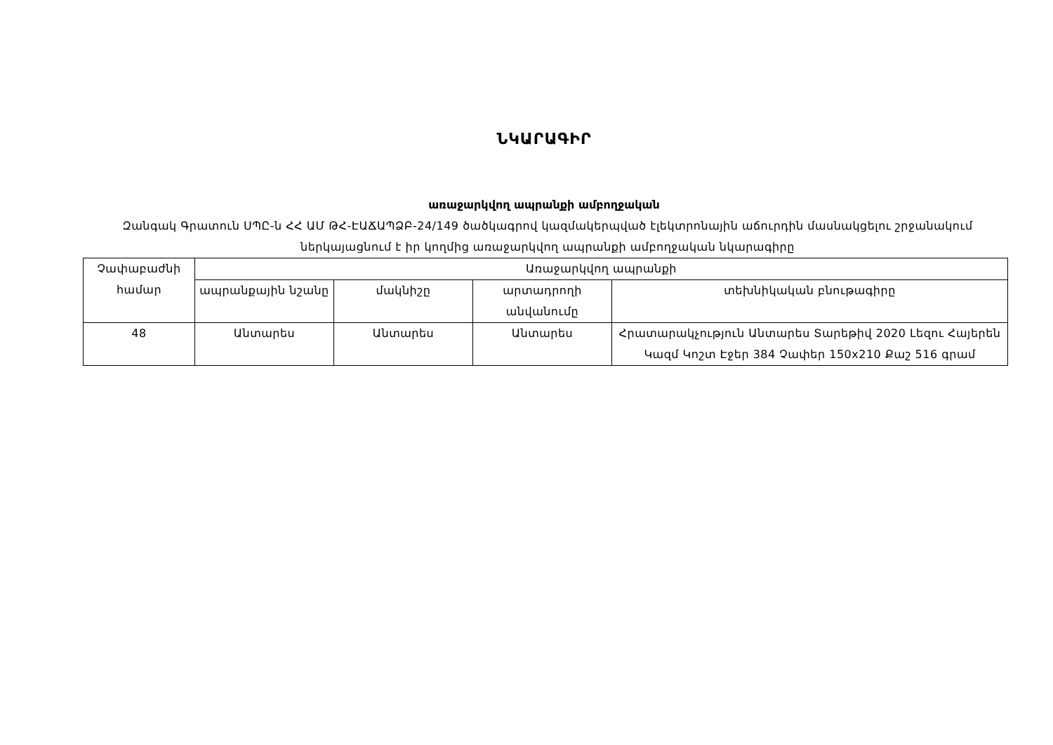ՆԿԱՐԱԳԻՐ
առաջարկվող ապրանքի ամբողջական
Զանգակ Գրատուն ՍՊԸ-ն ՀՀ ԱՄ ԹՀ-ԷԱՃԱՊՁԲ-24/149 ծածկագրով կազմակերպված էլեկտրոնային աճուրդին մասնակցելու շրջանակում ներկայացնում է իր կողմից առաջարկվող ապրանքի ամբողջական նկարագիրը
| Չափաբաժնի համար | Առաջարկվող ապրանքի | | | |
| --- | --- | --- | --- | --- |
| | ապրանքային նշանը | մակնիշը | արտադրողի անվանումը | տեխնիկական բնութագիրը |
| 48 | Անտարես | Անտարես | Անտարես | Հրատարակչություն Անտարես Տարեթիվ 2020 Լեզու Հայերեն Կազմ Կոշտ Էջեր 384 Չափեր 150x210 Քաշ 516 գրամ |